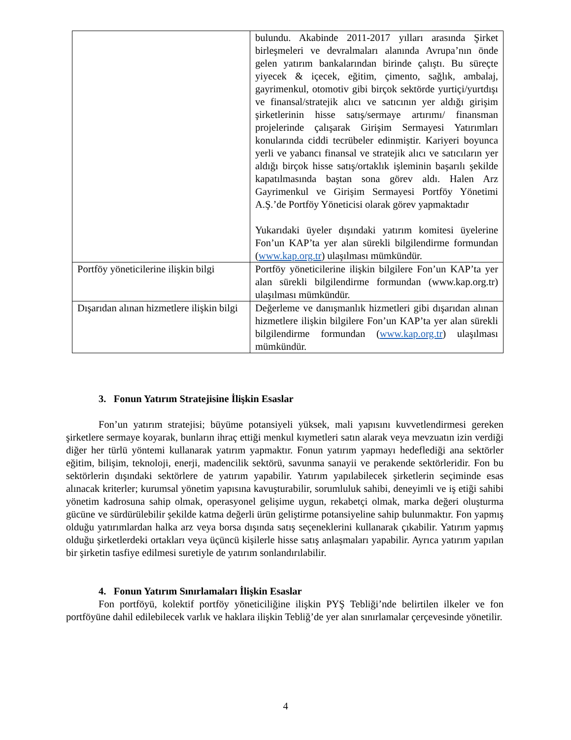| | bulundu. Akabinde 2011-2017 yılları arasında Şirket birleşmeleri ve devralmaları alanında Avrupa’nın önde gelen yatırım bankalarından birinde çalıştı. Bu süreçte yiyecek & içecek, eğitim, çimento, sağlık, ambalaj, gayrimenkul, otomotiv gibi birçok sektörde yurtiçi/yurtdışı ve finansal/stratejik alıcı ve satıcının yer aldığı girişim şirketlerinin hisse satış/sermaye artırımı/ finansman projelerinde çalışarak Girişim Sermayesi Yatırımları konularında ciddi tecrübeler edinmiştir. Kariyeri boyunca yerli ve yabancı finansal ve stratejik alıcı ve satıcıların yer aldığı birçok hisse satış/ortaklık işleminin başarılı şekilde kapatılmasında baştan sona görev aldı. Halen Arz Gayrimenkul ve Girişim Sermayesi Portföy Yönetimi A.Ş.’de Portföy Yöneticisi olarak görev yapmaktadır Yukarıdaki üyeler dışındaki yatırım komitesi üyelerine Fon’un KAP’ta yer alan sürekli bilgilendirme formundan ( www.kap.org.tr ) ulaşılması mümkündür. |
| Portföy yöneticilerine ilişkin bilgi | Portföy yöneticilerine ilişkin bilgilere Fon’un KAP’ta yer alan sürekli bilgilendirme formundan (www.kap.org.tr) ulaşılması mümkündür. |
| Dışarıdan alınan hizmetlere ilişkin bilgi | Değerleme ve danışmanlık hizmetleri gibi dışarıdan alınan hizmetlere ilişkin bilgilere Fon’un KAP’ta yer alan sürekli bilgilendirme formundan ( www.kap.org.tr ) ulaşılması mümkündür. |
3. Fonun Yatırım Stratejisine İlişkin Esaslar
Fon’un yatırım stratejisi; büyüme potansiyeli yüksek, mali yapısını kuvvetlendirmesi gereken şirketlere sermaye koyarak, bunların ihraç ettiği menkul kıymetleri satın alarak veya mevzuatın izin verdiği diğer her türlü yöntemi kullanarak yatırım yapmaktır. Fonun yatırım yapmayı hedeflediği ana sektörler eğitim, bilişim, teknoloji, enerji, madencilik sektörü, savunma sanayii ve perakende sektörleridir. Fon bu sektörlerin dışındaki sektörlere de yatırım yapabilir. Yatırım yapılabilecek şirketlerin seçiminde esas alınacak kriterler; kurumsal yönetim yapısına kavuşturabilir, sorumluluk sahibi, deneyimli ve iş etiği sahibi yönetim kadrosuna sahip olmak, operasyonel gelişime uygun, rekabetçi olmak, marka değeri oluşturma gücüne ve sürdürülebilir şekilde katma değerli ürün geliştirme potansiyeline sahip bulunmaktır. Fon yapmış olduğu yatırımlardan halka arz veya borsa dışında satış seçeneklerini kullanarak çıkabilir. Yatırım yapmış olduğu şirketlerdeki ortakları veya üçüncü kişilerle hisse satış anlaşmaları yapabilir. Ayrıca yatırım yapılan bir şirketin tasfiye edilmesi suretiyle de yatırım sonlandırılabilir.
4. Fonun Yatırım Sınırlamaları İlişkin Esaslar
Fon portföyü, kolektif portföy yöneticiliğine ilişkin PYŞ Tebliği’nde belirtilen ilkeler ve fon portföyüne dahil edilebilecek varlık ve haklara ilişkin Tebliğ’de yer alan sınırlamalar çerçevesinde yönetilir.
4